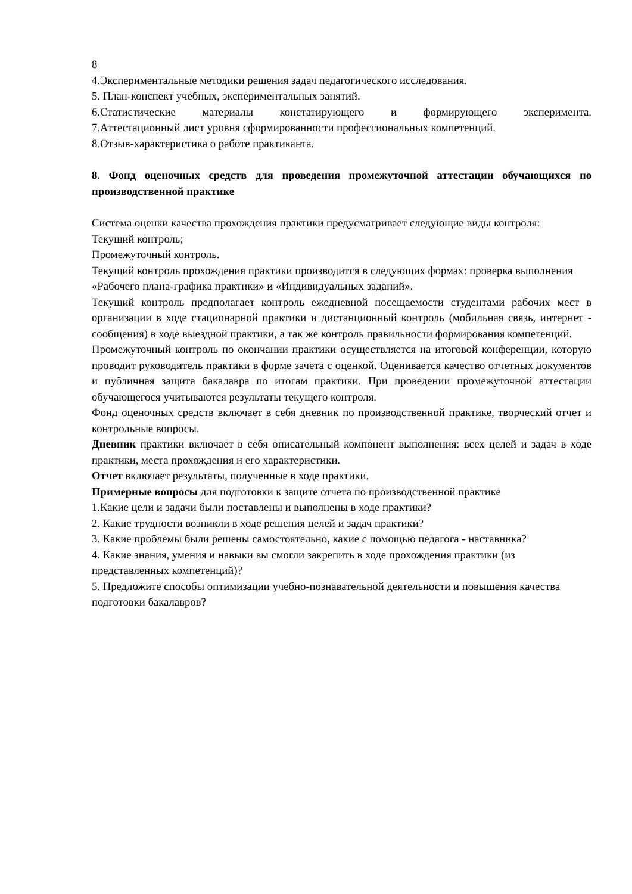8
4.Экспериментальные методики решения задач педагогического исследования.
5. План-конспект учебных, экспериментальных занятий.
6.Статистические материалы констатирующего и формирующего эксперимента.
7.Аттестационный лист уровня сформированности профессиональных компетенций.
8.Отзыв-характеристика о работе практиканта.
8. Фонд оценочных средств для проведения промежуточной аттестации обучающихся по производственной практике
Система оценки качества прохождения практики предусматривает следующие виды контроля:
Текущий контроль;
Промежуточный контроль.
Текущий контроль прохождения практики производится в следующих формах: проверка выполнения «Рабочего плана-графика практики» и «Индивидуальных заданий».
Текущий контроль предполагает контроль ежедневной посещаемости студентами рабочих мест в организации в ходе стационарной практики и дистанционный контроль (мобильная связь, интернет - сообщения) в ходе выездной практики, а так же контроль правильности формирования компетенций.
Промежуточный контроль по окончании практики осуществляется на итоговой конференции, которую проводит руководитель практики в форме зачета с оценкой. Оценивается качество отчетных документов и публичная защита бакалавра по итогам практики. При проведении промежуточной аттестации обучающегося учитываются результаты текущего контроля.
Фонд оценочных средств включает в себя дневник по производственной практике, творческий отчет и контрольные вопросы.
Дневник практики включает в себя описательный компонент выполнения: всех целей и задач в ходе практики, места прохождения и его характеристики.
Отчет включает результаты, полученные в ходе практики.
Примерные вопросы для подготовки к защите отчета по производственной практике
1.Какие цели и задачи были поставлены и выполнены в ходе практики?
2. Какие трудности возникли в ходе решения целей и задач практики?
3. Какие проблемы были решены самостоятельно, какие с помощью педагога - наставника?
4. Какие знания, умения и навыки вы смогли закрепить в ходе прохождения практики (из представленных компетенций)?
5. Предложите способы оптимизации учебно-познавательной деятельности и повышения качества подготовки бакалавров?